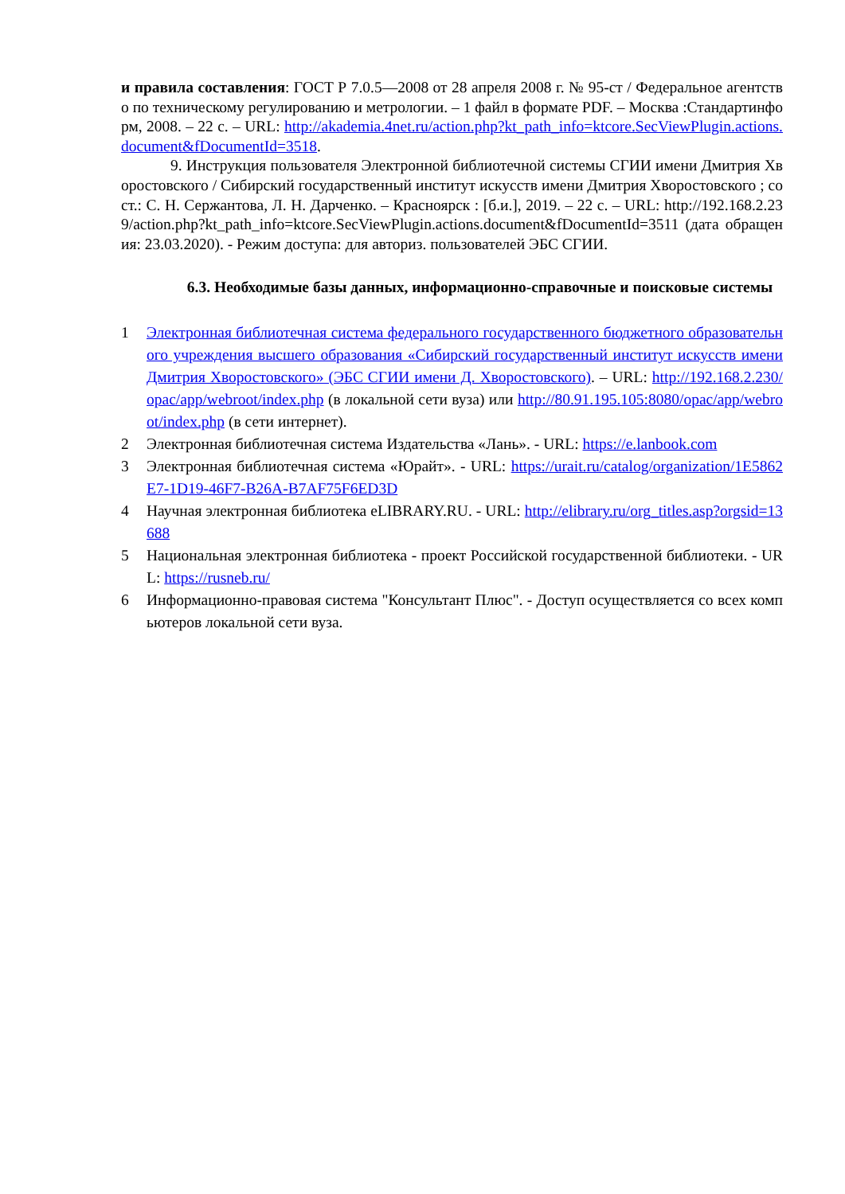и правила составления: ГОСТ Р 7.0.5—2008 от 28 апреля 2008 г. № 95-ст / Федеральное агентство по техническому регулированию и метрологии. – 1 файл в формате PDF. – Москва :Стандартинформ, 2008. – 22 с. – URL: http://akademia.4net.ru/action.php?kt_path_info=ktcore.SecViewPlugin.actions.document&fDocumentId=3518.
9. Инструкция пользователя Электронной библиотечной системы СГИИ имени Дмитрия Хворостовского / Сибирский государственный институт искусств имени Дмитрия Хворостовского ; сост.: С. Н. Сержантова, Л. Н. Дарченко. – Красноярск : [б.и.], 2019. – 22 с. – URL: http://192.168.2.239/action.php?kt_path_info=ktcore.SecViewPlugin.actions.document&fDocumentId=3511 (дата обращения: 23.03.2020). - Режим доступа: для авториз. пользователей ЭБС СГИИ.
6.3. Необходимые базы данных, информационно-справочные и поисковые системы
1 Электронная библиотечная система федерального государственного бюджетного образовательного учреждения высшего образования «Сибирский государственный институт искусств имени Дмитрия Хворостовского» (ЭБС СГИИ имени Д. Хворостовского). – URL: http://192.168.2.230/opac/app/webroot/index.php (в локальной сети вуза) или http://80.91.195.105:8080/opac/app/webroot/index.php (в сети интернет).
2 Электронная библиотечная система Издательства «Лань». - URL: https://e.lanbook.com
3 Электронная библиотечная система «Юрайт». - URL: https://urait.ru/catalog/organization/1E5862E7-1D19-46F7-B26A-B7AF75F6ED3D
4 Научная электронная библиотека eLIBRARY.RU. - URL: http://elibrary.ru/org_titles.asp?orgsid=13688
5 Национальная электронная библиотека - проект Российской государственной библиотеки. - URL: https://rusneb.ru/
6 Информационно-правовая система "Консультант Плюс". - Доступ осуществляется со всех компьютеров локальной сети вуза.